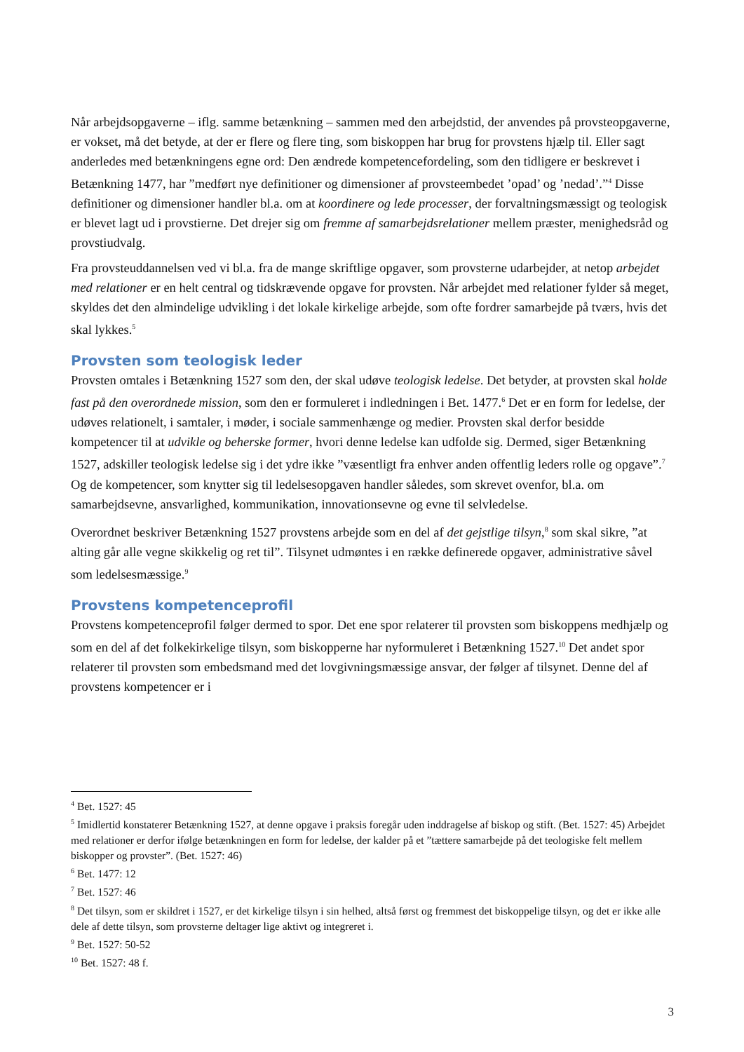Når arbejdsopgaverne – iflg. samme betænkning – sammen med den arbejdstid, der anvendes på provsteopgaverne, er vokset, må det betyde, at der er flere og flere ting, som biskoppen har brug for provstens hjælp til. Eller sagt anderledes med betænkningens egne ord: Den ændrede kompetencefordeling, som den tidligere er beskrevet i Betænkning 1477, har ”medført nye definitioner og dimensioner af provsteembedet ’opad’ og ’nedad’.”<sup>4</sup> Disse definitioner og dimensioner handler bl.a. om at koordinere og lede processer, der forvaltningsmæssigt og teologisk er blevet lagt ud i provstierne. Det drejer sig om fremme af samarbejdsrelationer mellem præster, menighedsråd og provstiudvalg.
Fra provsteuddannelsen ved vi bl.a. fra de mange skriftlige opgaver, som provsterne udarbejder, at netop arbejdet med relationer er en helt central og tidskrævende opgave for provsten. Når arbejdet med relationer fylder så meget, skyldes det den almindelige udvikling i det lokale kirkelige arbejde, som ofte fordrer samarbejde på tværs, hvis det skal lykkes.<sup>5</sup>
Provsten som teologisk leder
Provsten omtales i Betænkning 1527 som den, der skal udøve teologisk ledelse. Det betyder, at provsten skal holde fast på den overordnede mission, som den er formuleret i indledningen i Bet. 1477.<sup>6</sup> Det er en form for ledelse, der udøves relationelt, i samtaler, i møder, i sociale sammenhænge og medier. Provsten skal derfor besidde kompetencer til at udvikle og beherske former, hvori denne ledelse kan udfolde sig. Dermed, siger Betænkning 1527, adskiller teologisk ledelse sig i det ydre ikke ”væsentligt fra enhver anden offentlig leders rolle og opgave”.<sup>7</sup> Og de kompetencer, som knytter sig til ledelsesopgaven handler således, som skrevet ovenfor, bl.a. om samarbejdsevne, ansvarlighed, kommunikation, innovationsevne og evne til selvledelse.
Overordnet beskriver Betænkning 1527 provstens arbejde som en del af det gejstlige tilsyn,<sup>8</sup> som skal sikre, ”at alting går alle vegne skikkelig og ret til”. Tilsynet udmøntes i en række definerede opgaver, administrative såvel som ledelsesmæssige.<sup>9</sup>
Provstens kompetenceprofil
Provstens kompetenceprofil følger dermed to spor. Det ene spor relaterer til provsten som biskoppens medhjælp og som en del af det folkekirkelige tilsyn, som biskopperne har nyformuleret i Betænkning 1527.<sup>10</sup> Det andet spor relaterer til provsten som embedsmand med det lovgivningsmæssige ansvar, der følger af tilsynet. Denne del af provstens kompetencer er i
<sup>4</sup> Bet. 1527: 45
<sup>5</sup> Imidlertid konstaterer Betænkning 1527, at denne opgave i praksis foregår uden inddragelse af biskop og stift. (Bet. 1527: 45) Arbejdet med relationer er derfor ifølge betænkningen en form for ledelse, der kalder på et ”tættere samarbejde på det teologiske felt mellem biskopper og provster”. (Bet. 1527: 46)
<sup>6</sup> Bet. 1477: 12
<sup>7</sup> Bet. 1527: 46
<sup>8</sup> Det tilsyn, som er skildret i 1527, er det kirkelige tilsyn i sin helhed, altså først og fremmest det biskoppelige tilsyn, og det er ikke alle dele af dette tilsyn, som provsterne deltager lige aktivt og integreret i.
<sup>9</sup> Bet. 1527: 50-52
<sup>10</sup> Bet. 1527: 48 f.
3